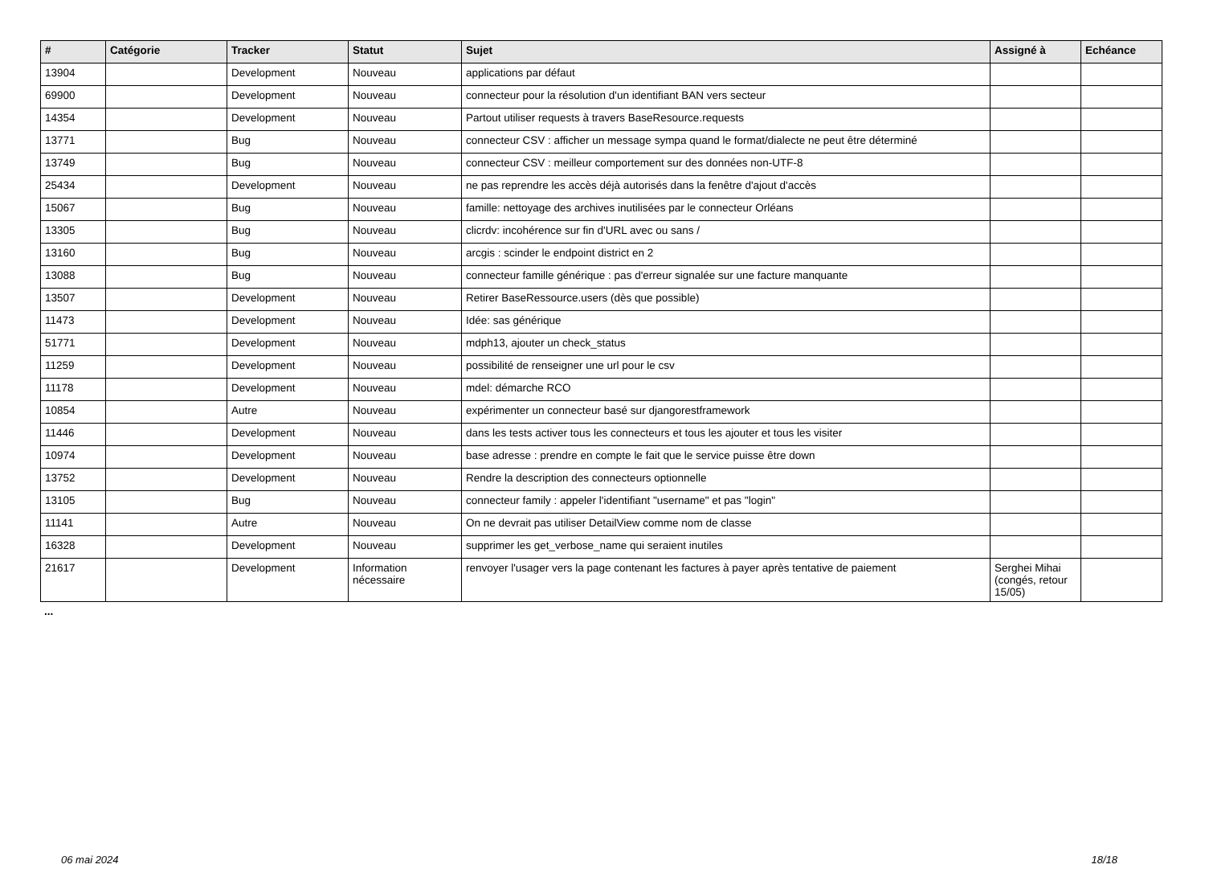| # | Catégorie | Tracker | Statut | Sujet | Assigné à | Echéance |
| --- | --- | --- | --- | --- | --- | --- |
| 13904 | | Development | Nouveau | applications par défaut | | |
| 69900 | | Development | Nouveau | connecteur pour la résolution d'un identifiant BAN vers secteur | | |
| 14354 | | Development | Nouveau | Partout utiliser requests à travers BaseResource.requests | | |
| 13771 | | Bug | Nouveau | connecteur CSV : afficher un message sympa quand le format/dialecte ne peut être déterminé | | |
| 13749 | | Bug | Nouveau | connecteur CSV : meilleur comportement sur des données non-UTF-8 | | |
| 25434 | | Development | Nouveau | ne pas reprendre les accès déjà autorisés dans la fenêtre d'ajout d'accès | | |
| 15067 | | Bug | Nouveau | famille: nettoyage des archives inutilisées par le connecteur Orléans | | |
| 13305 | | Bug | Nouveau | clicrdv: incohérence sur fin d'URL avec ou sans / | | |
| 13160 | | Bug | Nouveau | arcgis : scinder le endpoint district en 2 | | |
| 13088 | | Bug | Nouveau | connecteur famille générique : pas d'erreur signalée sur une facture manquante | | |
| 13507 | | Development | Nouveau | Retirer BaseRessource.users (dès que possible) | | |
| 11473 | | Development | Nouveau | Idée: sas générique | | |
| 51771 | | Development | Nouveau | mdph13, ajouter un check_status | | |
| 11259 | | Development | Nouveau | possibilité de renseigner une url pour le csv | | |
| 11178 | | Development | Nouveau | mdel: démarche RCO | | |
| 10854 | | Autre | Nouveau | expérimenter un connecteur basé sur djangorestframework | | |
| 11446 | | Development | Nouveau | dans les tests activer tous les connecteurs et tous les ajouter et tous les visiter | | |
| 10974 | | Development | Nouveau | base adresse : prendre en compte le fait que le service puisse être down | | |
| 13752 | | Development | Nouveau | Rendre la description des connecteurs optionnelle | | |
| 13105 | | Bug | Nouveau | connecteur family : appeler l'identifiant "username" et pas "login" | | |
| 11141 | | Autre | Nouveau | On ne devrait pas utiliser DetailView comme nom de classe | | |
| 16328 | | Development | Nouveau | supprimer les get_verbose_name qui seraient inutiles | | |
| 21617 | | Development | Information nécessaire | renvoyer l'usager vers la page contenant les factures à payer après tentative de paiement | Serghei Mihai (congés, retour 15/05) | |
...
06 mai 2024 18/18